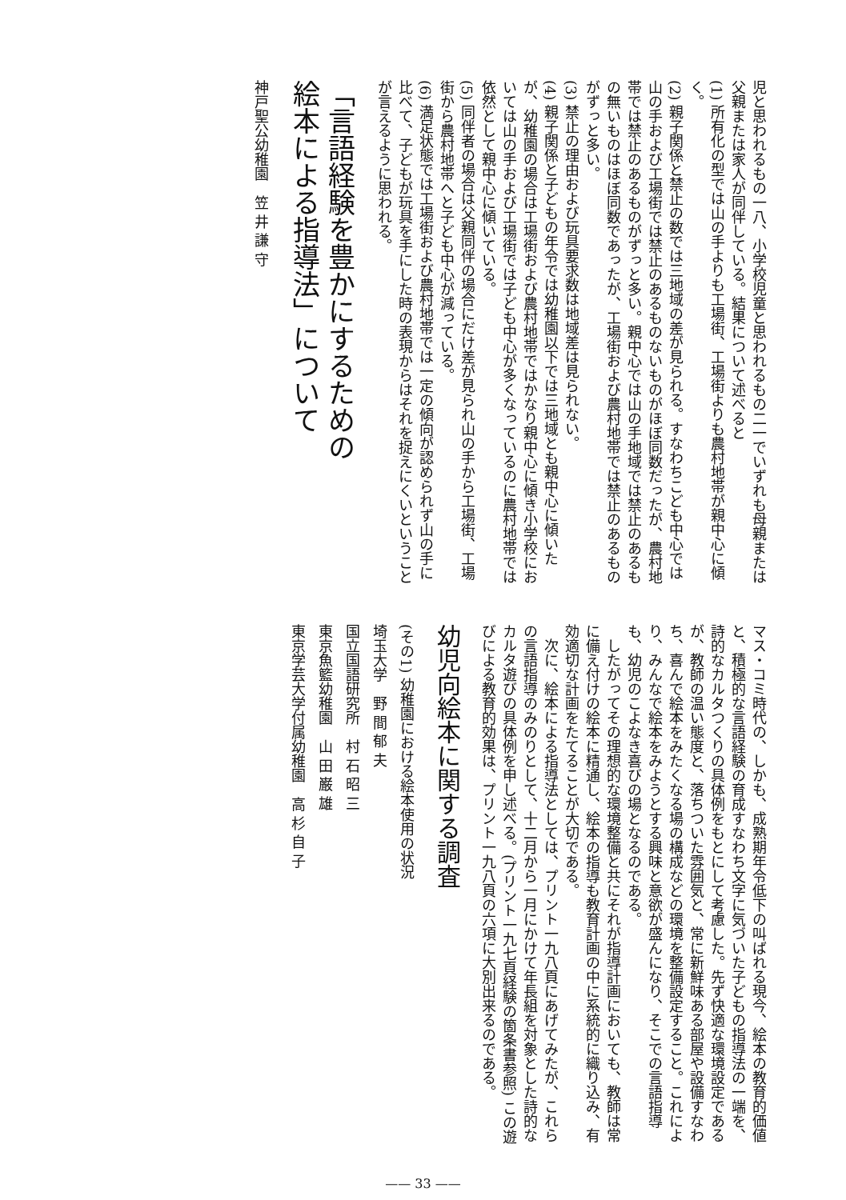児と思われるもの一八、小学校児童と思われるもの二一でいずれも母親または父親または家人が同伴している。結果について述べると
(1) 所有化の型では山の手よりも工場街、工場街よりも農村地帯が親中心に傾く。
(2) 親子関係と禁止の数では三地域の差が見られる。すなわちこども中心では山の手および工場街では禁止のあるものないものがほぼ同数だったが、農村地帯では禁止のあるものがずっと多い。親中心では山の手地域では禁止のあるもの無いものはほぼ同数であったが、工場街および農村地帯では禁止のあるものがずっと多い。
(3) 禁止の理由および玩具要求数は地域差は見られない。
(4) 親子関係と子どもの年令では幼稚園以下では三地域とも親中心に傾いたが、幼稚園の場合は工場街および農村地帯ではかなり親中心に傾き小学校においては山の手および工場街では子ども中心が多くなっているのに農村地帯では依然として親中心に傾いている。
(5) 同伴者の場合は父親同伴の場合にだけ差が見られ山の手から工場街、工場街から農村地帯へと子ども中心が減っている。
(6) 満足状態では工場街および農村地帯では一定の傾向が認められず山の手に比べて、子どもが玩具を手にした時の表現からはそれを捉えにくいということが言えるように思われる。
「言語経験を豊かにするための
絵本による指導法」について
神戸聖公幼稚園　笠 井 謙 守
マス・コミ時代の、しかも、成熟期年令低下の叫ばれる現今、絵本の教育的価値と、積極的な言語経験の育成すなわち文字に気づいた子どもの指導法の一端を、詩的なカルタつくりの具体例をもとにして考慮した。先ず快適な環境設定であるが、教師の温い態度と、落ちついた雰囲気と、常に新鮮味ある部屋や設備すなわち、喜んで絵本をみたくなる場の構成などの環境を整備設定すること。これにより、みんなで絵本をみようとする興味と意欲が盛んになり、そこでの言語指導も、幼児のこよなき喜びの場となるのである。
　したがってその理想的な環境整備と共にそれが指導計画においても、教師は常に備え付けの絵本に精通し、絵本の指導も教育計画の中に系統的に織り込み、有効適切な計画をたてることが大切である。
　次に、絵本による指導法としては、プリント一九八頁にあげてみたが、これらの言語指導のみのりとして、十二月から一月にかけて年長組を対象とした詩的なカルタ遊びの具体例を申し述べる。(プリント一九七頁経験の箇条書参照) この遊びによる教育的効果は、プリント一九八頁の六項に大別出来るのである。
幼児向絵本に関する調査
(その1) 幼稚園における絵本使用の状況
埼玉大学　野 間 郁 夫
国立国語研究所　村 石 昭 三
東京魚籃幼稚園　山 田 巌 雄
東京学芸大学付属幼稚園　高 杉 自 子
—— 33 ——